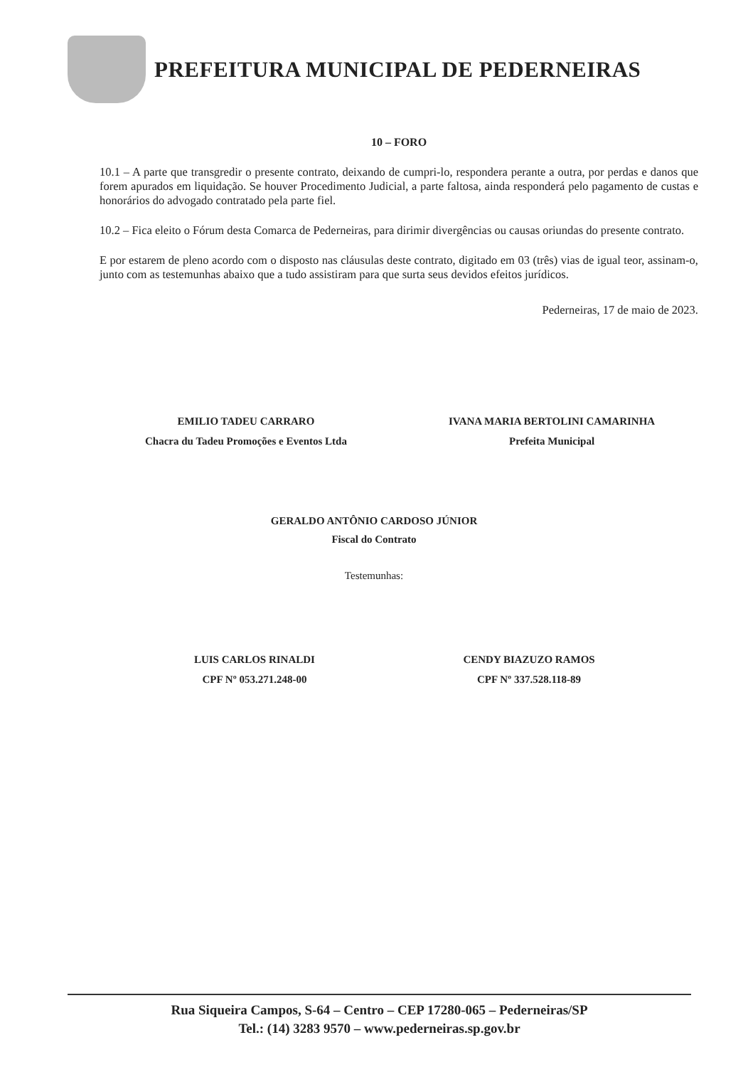PREFEITURA MUNICIPAL DE PEDERNEIRAS
10 – FORO
10.1 – A parte que transgredir o presente contrato, deixando de cumpri-lo, respondera perante a outra, por perdas e danos que forem apurados em liquidação. Se houver Procedimento Judicial, a parte faltosa, ainda responderá pelo pagamento de custas e honorários do advogado contratado pela parte fiel.
10.2 – Fica eleito o Fórum desta Comarca de Pederneiras, para dirimir divergências ou causas oriundas do presente contrato.
E por estarem de pleno acordo com o disposto nas cláusulas deste contrato, digitado em 03 (três) vias de igual teor, assinam-o, junto com as testemunhas abaixo que a tudo assistiram para que surta seus devidos efeitos jurídicos.
Pederneiras, 17 de maio de 2023.
EMILIO TADEU CARRARO
Chacra du Tadeu Promoções e Eventos Ltda
IVANA MARIA BERTOLINI CAMARINHA
Prefeita Municipal
GERALDO ANTÔNIO CARDOSO JÚNIOR
Fiscal do Contrato
Testemunhas:
LUIS CARLOS RINALDI
CPF Nº 053.271.248-00
CENDY BIAZUZO RAMOS
CPF Nº 337.528.118-89
Rua Siqueira Campos, S-64 – Centro – CEP 17280-065 – Pederneiras/SP
Tel.: (14) 3283 9570 – www.pederneiras.sp.gov.br